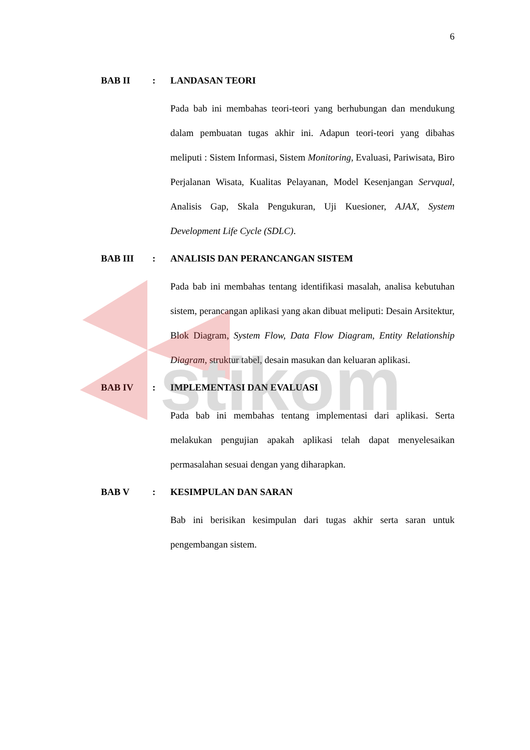6
stikom
BAB II : LANDASAN TEORI
Pada bab ini membahas teori-teori yang berhubungan dan mendukung dalam pembuatan tugas akhir ini. Adapun teori-teori yang dibahas meliputi : Sistem Informasi, Sistem Monitoring, Evaluasi, Pariwisata, Biro Perjalanan Wisata, Kualitas Pelayanan, Model Kesenjangan Servqual, Analisis Gap, Skala Pengukuran, Uji Kuesioner, AJAX, System Development Life Cycle (SDLC).
BAB III : ANALISIS DAN PERANCANGAN SISTEM
Pada bab ini membahas tentang identifikasi masalah, analisa kebutuhan sistem, perancangan aplikasi yang akan dibuat meliputi: Desain Arsitektur, Blok Diagram, System Flow, Data Flow Diagram, Entity Relationship Diagram, struktur tabel, desain masukan dan keluaran aplikasi.
BAB IV : IMPLEMENTASI DAN EVALUASI
Pada bab ini membahas tentang implementasi dari aplikasi. Serta melakukan pengujian apakah aplikasi telah dapat menyelesaikan permasalahan sesuai dengan yang diharapkan.
BAB V : KESIMPULAN DAN SARAN
Bab ini berisikan kesimpulan dari tugas akhir serta saran untuk pengembangan sistem.